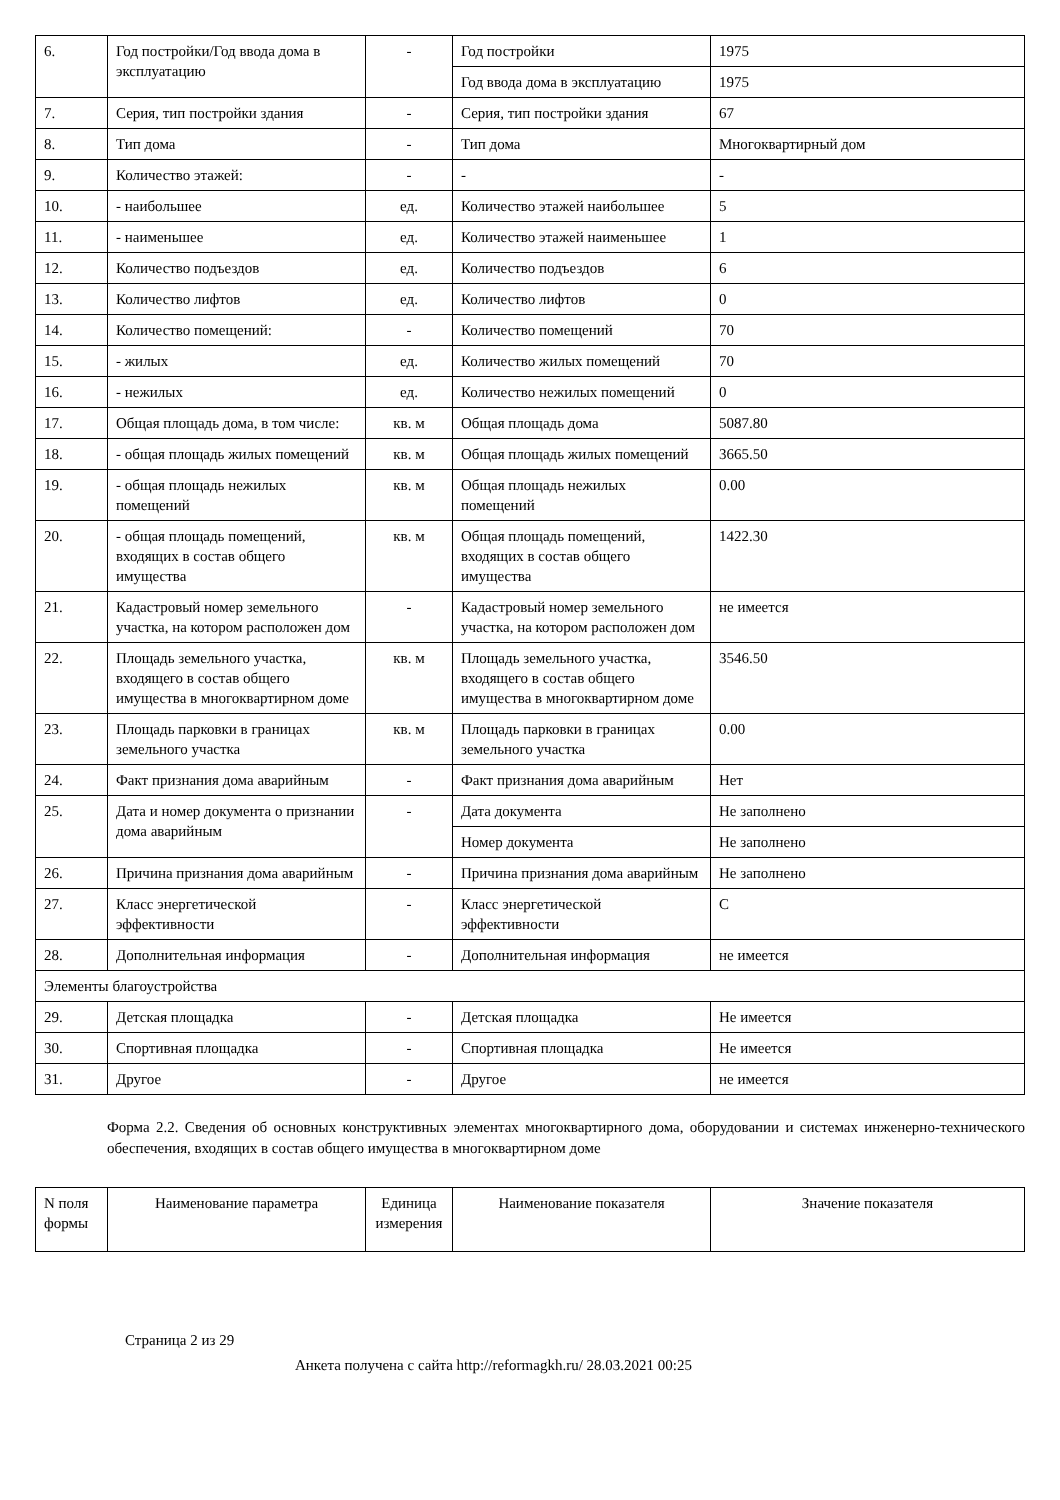| 6. | Год постройки/Год ввода дома в эксплуатацию | - | Год постройки | 1975 |
| | | | Год ввода дома в эксплуатацию | 1975 |
| 7. | Серия, тип постройки здания | - | Серия, тип постройки здания | 67 |
| 8. | Тип дома | - | Тип дома | Многоквартирный дом |
| 9. | Количество этажей: | - | - | - |
| 10. | - наибольшее | ед. | Количество этажей наибольшее | 5 |
| 11. | - наименьшее | ед. | Количество этажей наименьшее | 1 |
| 12. | Количество подъездов | ед. | Количество подъездов | 6 |
| 13. | Количество лифтов | ед. | Количество лифтов | 0 |
| 14. | Количество помещений: | - | Количество помещений | 70 |
| 15. | - жилых | ед. | Количество жилых помещений | 70 |
| 16. | - нежилых | ед. | Количество нежилых помещений | 0 |
| 17. | Общая площадь дома, в том числе: | кв. м | Общая площадь дома | 5087.80 |
| 18. | - общая площадь жилых помещений | кв. м | Общая площадь жилых помещений | 3665.50 |
| 19. | - общая площадь нежилых помещений | кв. м | Общая площадь нежилых помещений | 0.00 |
| 20. | - общая площадь помещений, входящих в состав общего имущества | кв. м | Общая площадь помещений, входящих в состав общего имущества | 1422.30 |
| 21. | Кадастровый номер земельного участка, на котором расположен дом | - | Кадастровый номер земельного участка, на котором расположен дом | не имеется |
| 22. | Площадь земельного участка, входящего в состав общего имущества в многоквартирном доме | кв. м | Площадь земельного участка, входящего в состав общего имущества в многоквартирном доме | 3546.50 |
| 23. | Площадь парковки в границах земельного участка | кв. м | Площадь парковки в границах земельного участка | 0.00 |
| 24. | Факт признания дома аварийным | - | Факт признания дома аварийным | Нет |
| 25. | Дата и номер документа о признании дома аварийным | - | Дата документа | Не заполнено |
| | | | Номер документа | Не заполнено |
| 26. | Причина признания дома аварийным | - | Причина признания дома аварийным | Не заполнено |
| 27. | Класс энергетической эффективности | - | Класс энергетической эффективности | C |
| 28. | Дополнительная информация | - | Дополнительная информация | не имеется |
| Элементы благоустройства | | | | |
| 29. | Детская площадка | - | Детская площадка | Не имеется |
| 30. | Спортивная площадка | - | Спортивная площадка | Не имеется |
| 31. | Другое | - | Другое | не имеется |
Форма 2.2. Сведения об основных конструктивных элементах многоквартирного дома, оборудовании и системах инженерно-технического обеспечения, входящих в состав общего имущества в многоквартирном доме
| N поля формы | Наименование параметра | Единица измерения | Наименование показателя | Значение показателя |
| --- | --- | --- | --- | --- |
Страница 2 из 29
Анкета получена с сайта http://reformagkh.ru/ 28.03.2021 00:25